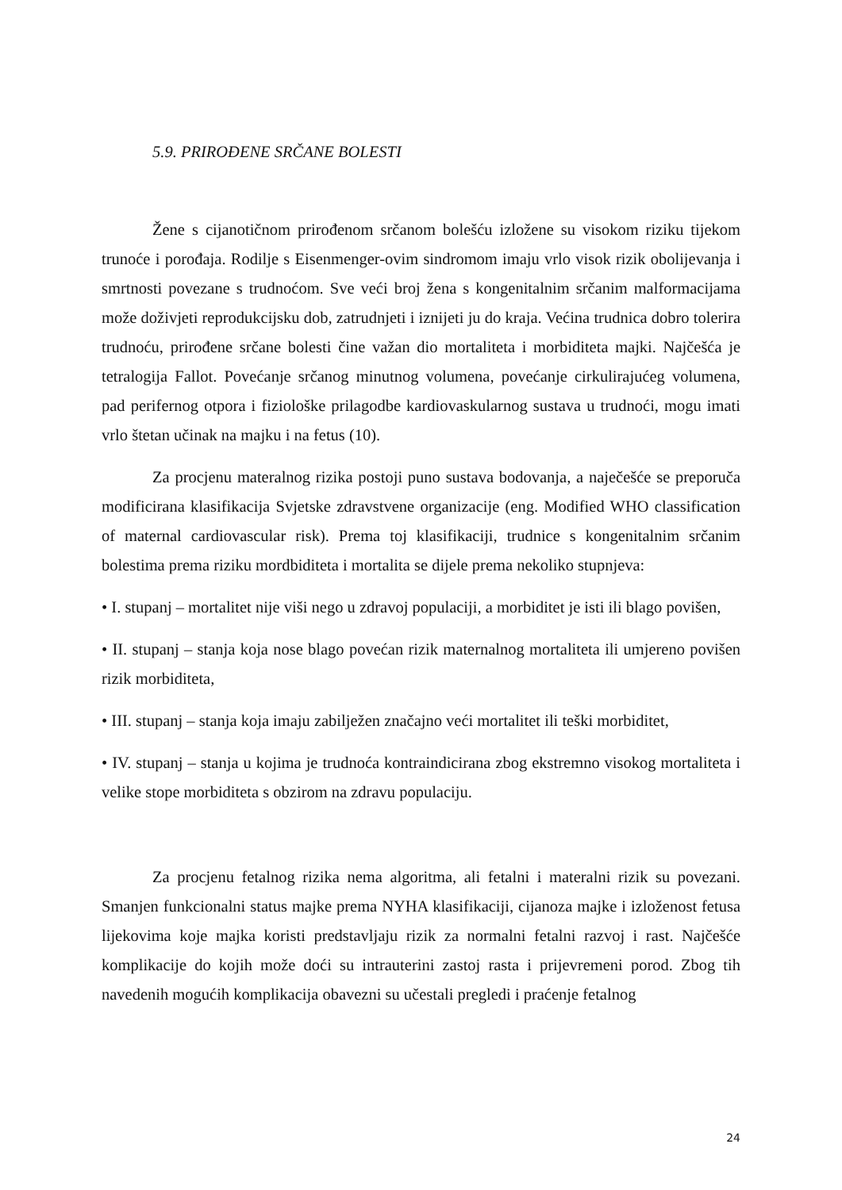5.9. PRIROĐENE SRČANE BOLESTI
Žene s cijanotičnom prirođenom srčanom bolešću izložene su visokom riziku tijekom trunoće i porođaja. Rodilje s Eisenmenger-ovim sindromom imaju vrlo visok rizik obolijevanja i smrtnosti povezane s trudnoćom. Sve veći broj žena s kongenitalnim srčanim malformacijama može doživjeti reprodukcijsku dob, zatrudnjeti i iznijeti ju do kraja. Većina trudnica dobro tolerira trudnoću, prirođene srčane bolesti čine važan dio mortaliteta i morbiditeta majki. Najčešća je tetralogija Fallot. Povećanje srčanog minutnog volumena, povećanje cirkulirajućeg volumena, pad perifernog otpora i fiziološke prilagodbe kardiovaskularnog sustava u trudnoći, mogu imati vrlo štetan učinak na majku i na fetus (10).
Za procjenu materalnog rizika postoji puno sustava bodovanja, a naječešće se preporuča modificirana klasifikacija Svjetske zdravstvene organizacije (eng. Modified WHO classification of maternal cardiovascular risk). Prema toj klasifikaciji, trudnice s kongenitalnim srčanim bolestima prema riziku mordbiditeta i mortalita se dijele prema nekoliko stupnjeva:
• I. stupanj – mortalitet nije viši nego u zdravoj populaciji, a morbiditet je isti ili blago povišen,
• II. stupanj – stanja koja nose blago povećan rizik maternalnog mortaliteta ili umjereno povišen rizik morbiditeta,
• III. stupanj – stanja koja imaju zabilježen značajno veći mortalitet ili teški morbiditet,
• IV. stupanj – stanja u kojima je trudnoća kontraindicirana zbog ekstremno visokog mortaliteta i velike stope morbiditeta s obzirom na zdravu populaciju.
Za procjenu fetalnog rizika nema algoritma, ali fetalni i materalni rizik su povezani. Smanjen funkcionalni status majke prema NYHA klasifikaciji, cijanoza majke i izloženost fetusa lijekovima koje majka koristi predstavljaju rizik za normalni fetalni razvoj i rast. Najčešće komplikacije do kojih može doći su intrauterini zastoj rasta i prijevremeni porod. Zbog tih navedenih mogućih komplikacija obavezni su učestali pregledi i praćenje fetalnog
24